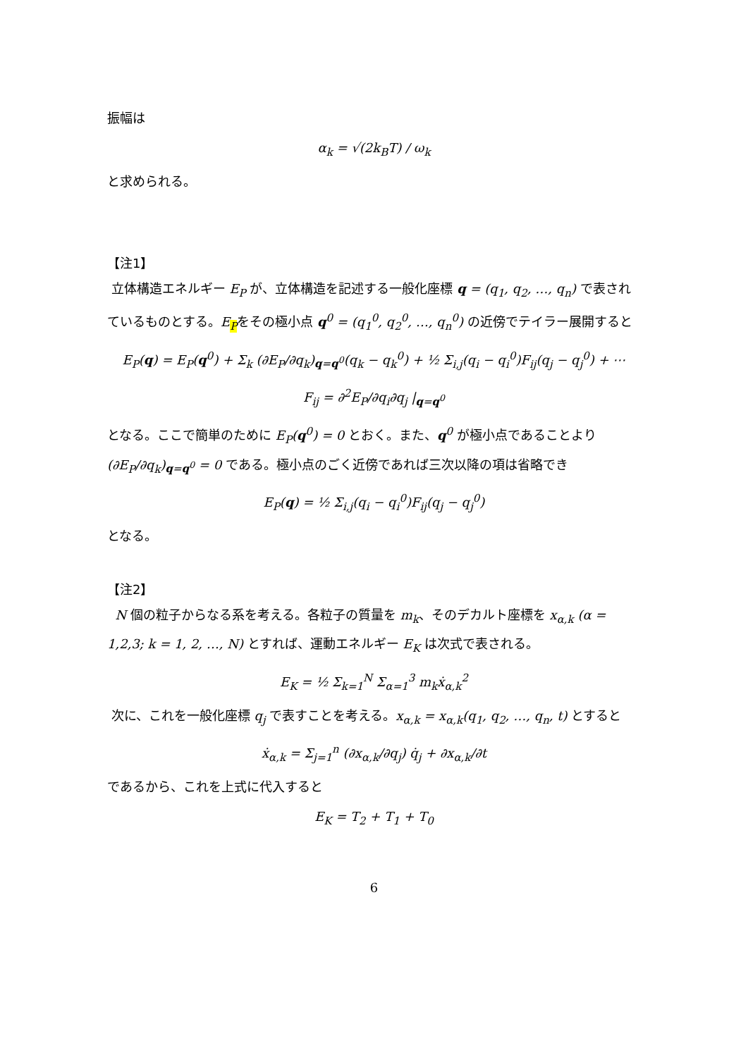振幅は
α<sub>k</sub> = √(2k<sub>B</sub>T) / ω<sub>k</sub>
と求められる。
【注1】
立体構造エネルギー E<sub>P</sub> が、立体構造を記述する一般化座標 q = (q<sub>1</sub>, q<sub>2</sub>, …, q<sub>n</sub>) で表されているものとする。E<sub>P</sub>をその極小点 q<sup>0</sup> = (q<sub>1</sub><sup>0</sup>, q<sub>2</sub><sup>0</sup>, …, q<sub>n</sub><sup>0</sup>) の近傍でテイラー展開すると
E<sub>P</sub>(q) = E<sub>P</sub>(q<sup>0</sup>) + Σ<sub>k</sub> (∂E<sub>P</sub>/∂q<sub>k</sub>)<sub>q=q<sup>0</sup></sub>(q<sub>k</sub> − q<sub>k</sub><sup>0</sup>) + ½ Σ<sub>i,j</sub>(q<sub>i</sub> − q<sub>i</sub><sup>0</sup>)F<sub>ij</sub>(q<sub>j</sub> − q<sub>j</sub><sup>0</sup>) + ⋯
F<sub>ij</sub> = ∂<sup>2</sup>E<sub>P</sub>/∂q<sub>i</sub>∂q<sub>j</sub> |<sub>q=q<sup>0</sup></sub>
となる。ここで簡単のために E<sub>P</sub>(q<sup>0</sup>) = 0 とおく。また、q<sup>0</sup> が極小点であることより
(∂E<sub>P</sub>/∂q<sub>k</sub>)<sub>q=q<sup>0</sup></sub> = 0 である。極小点のごく近傍であれば三次以降の項は省略でき
E<sub>P</sub>(q) = ½ Σ<sub>i,j</sub>(q<sub>i</sub> − q<sub>i</sub><sup>0</sup>)F<sub>ij</sub>(q<sub>j</sub> − q<sub>j</sub><sup>0</sup>)
となる。
【注2】
N 個の粒子からなる系を考える。各粒子の質量を m<sub>k</sub>、そのデカルト座標を x<sub>α,k</sub> (α = 1,2,3; k = 1, 2, …, N) とすれば、運動エネルギー E<sub>K</sub> は次式で表される。
E<sub>K</sub> = ½ Σ<sub>k=1</sub><sup>N</sup> Σ<sub>α=1</sub><sup>3</sup> m<sub>k</sub>ẋ<sub>α,k</sub><sup>2</sup>
次に、これを一般化座標 q<sub>j</sub> で表すことを考える。x<sub>α,k</sub> = x<sub>α,k</sub>(q<sub>1</sub>, q<sub>2</sub>, …, q<sub>n</sub>, t) とすると
ẋ<sub>α,k</sub> = Σ<sub>j=1</sub><sup>n</sup> (∂x<sub>α,k</sub>/∂q<sub>j</sub>) q̇<sub>j</sub> + ∂x<sub>α,k</sub>/∂t
であるから、これを上式に代入すると
E<sub>K</sub> = T<sub>2</sub> + T<sub>1</sub> + T<sub>0</sub>
6